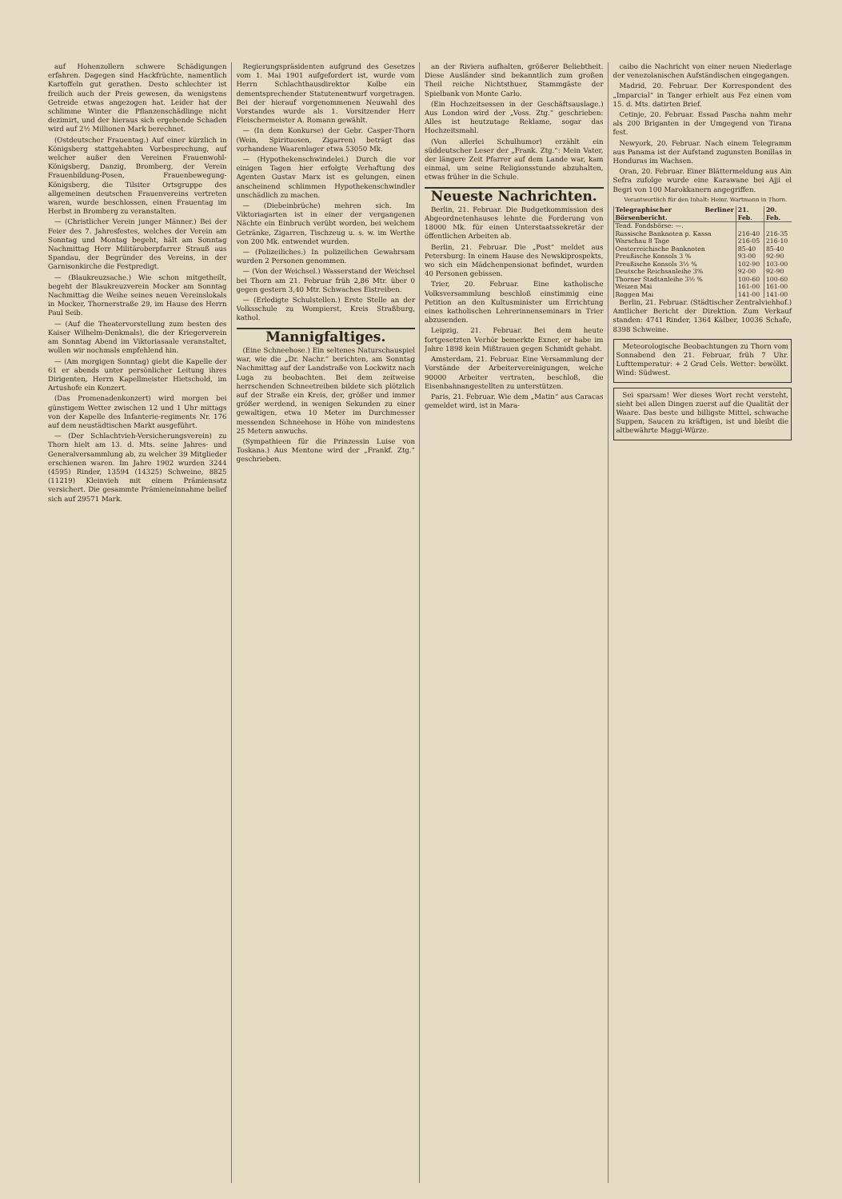auf Hohenzollern schwere Schädigungen erfahren. Dagegen sind Hackfrüchte, namentlich Kartoffeln gut gerathen. Desto schlechter ist freilich auch der Preis gewesen, da wenigstens Getreide etwas angezogen hat. Leider hat der schlimme Winter die Pflanzenschädlinge nicht dezimirt, und der hieraus sich ergebende Schaden wird auf 2½ Millionen Mark berechnet.
(Ostdeutscher Frauentag.) Auf einer kürzlich in Königsberg stattgehabten Vorbesprechung, auf welcher außer den Vereinen Frauenwohl-Königsberg, Danzig, Bromberg, der Verein Frauenbildung-Posen, Frauenbewegung-Königsberg, die Tilsiter Ortsgruppe des allgemeinen deutschen Frauenvereins vertreten waren, wurde beschlossen, einen Frauentag im Herbst in Bromberg zu veranstalten.
— (Christlicher Verein junger Männer.) Bei der Feier des 7. Jahresfestes, welches der Verein am Sonntag und Montag begeht, hält am Sonntag Nachmittag Herr Militäroberpfarrer Strauß aus Spandau, der Begründer des Vereins, in der Garnisonkirche die Festpredigt.
— (Blaukreuzsache.) Wie schon mitgetheilt, begeht der Blaukreuzverein Mocker am Sonntag Nachmittag die Weihe seines neuen Vereinslokals in Mocker, Thornerstraße 29, im Hause des Herrn Paul Seib.
— (Auf die Theatervorstellung zum besten des Kaiser Wilhelm-Denkmals), die der Kriegerverein am Sonntag Abend im Viktoriasaale veranstaltet, wollen wir nochmals empfehlend hin.
— (Am morgigen Sonntag) giebt die Kapelle der 61 er abends unter persönlicher Leitung ihres Dirigenten, Herrn Kapellmeister Hietschold, im Artushofe ein Konzert.
(Das Promenadenkonzert) wird morgen bei günstigem Wetter zwischen 12 und 1 Uhr mittags von der Kapelle des Infanterie-regiments Nr. 176 auf dem neustädtischen Markt ausgeführt.
— (Der Schlachtvieh-Versicherungsverein) zu Thorn hielt am 13. d. Mts. seine Jahres- und Generalversammlung ab, zu welcher 39 Mitglieder erschienen waren. Im Jahre 1902 wurden 3244 (4595) Rinder, 13594 (14325) Schweine, 8825 (11219) Kleinvieh mit einem Prämiensatz versichert. Die gesammte Prämieneinnahme belief sich auf 29571 Mark.
Regierungspräsidenten aufgrund des Gesetzes vom 1. Mai 1901 aufgefordert ist, wurde vom Herrn Schlachthausdirektor Kolbe ein dementsprechender Statutenentwurf vorgetragen. Bei der hierauf vorgenommenen Neuwahl des Vorstandes wurde als 1. Vorsitzender Herr Fleischermeister A. Romann gewählt.
— (In dem Konkurse) der Gebr. Casper-Thorn (Wein, Spirituosen, Zigarren) beträgt das vorhandene Waarenlager etwa 53050 Mk.
— (Hypothekenschwindelei.) Durch die vor einigen Tagen hier erfolgte Verhaftung des Agenten Gustav Marx ist es gelungen, einen anscheinend schlimmen Hypothekenschwindler unschädlich zu machen.
— (Diebeinbrüche) mehren sich. Im Viktoriagarten ist in einer der vergangenen Nächte ein Einbruch verübt worden, bei welchem Getränke, Zigarren, Tischzeug u. s. w. im Werthe von 200 Mk. entwendet wurden.
— (Polizeiliches.) In polizeilichen Gewahrsam wurden 2 Personen genommen.
— (Von der Weichsel.) Wasserstand der Weichsel bei Thorn am 21. Februar früh 2,86 Mtr. über 0 gegen gestern 3,40 Mtr. Schwaches Eistreiben.
— (Erledigte Schulstellen.) Erste Stelle an der Volksschule zu Wompierst, Kreis Straßburg, kathol.
Mannigfaltiges.
(Eine Schneehose.) Ein seltenes Naturschauspiel war, wie die „Dr. Nachr.“ berichten, am Sonntag Nachmittag auf der Landstraße von Lockwitz nach Luga zu beobachten. Bei dem zeitweise herrschenden Schneetreiben bildete sich plötzlich auf der Straße ein Kreis, der, größer und immer größer werdend, in wenigen Sekunden zu einer gewaltigen, etwa 10 Meter im Durchmesser messenden Schneehose in Höhe von mindestens 25 Metern anwuchs.
(Sympathieen für die Prinzessin Luise von Toskana.) Aus Mentone wird der „Frankf. Ztg.“ geschrieben.
an der Riviera aufhalten, größerer Beliebtheit. Diese Ausländer sind bekanntlich zum großen Theil reiche Nichtsthuer, Stammgäste der Spielbank von Monte Carlo.
(Ein Hochzeitsessen in der Geschäftsauslage.) Aus London wird der „Voss. Ztg.“ geschrieben: Alles ist heutzutage Reklame, sogar das Hochzeitsmahl.
(Von allerlei Schulhumor) erzählt ein süddeutscher Leser der „Frank. Ztg.“: Mein Vater, der längere Zeit Pfarrer auf dem Lande war, kam einmal, um seine Religionsstunde abzuhalten, etwas früher in die Schule.
Neueste Nachrichten.
Berlin, 21. Februar. Die Budgetkommission des Abgeordnetenhauses lehnte die Forderung von 18000 Mk. für einen Unterstaatssekretär der öffentlichen Arbeiten ab.
Berlin, 21. Februar. Die „Post“ meldet aus Petersburg: In einem Hause des Newskiprospekts, wo sich ein Mädchenpensionat befindet, wurden 40 Personen gebissen.
Trier, 20. Februar. Eine katholische Volksversammlung beschloß einstimmig eine Petition an den Kultusminister um Errichtung eines katholischen Lehrerinnenseminars in Trier abzusenden.
Leipzig, 21. Februar. Bei dem heute fortgesetzten Verhör bemerkte Exner, er habe im Jahre 1898 kein Mißtrauen gegen Schmidt gehabt.
Amsterdam, 21. Februar. Eine Versammlung der Vorstände der Arbeitervereinigungen, welche 90000 Arbeiter vertraten, beschloß, die Eisenbahnangestellten zu unterstützen.
Paris, 21. Februar. Wie dem „Matin“ aus Caracas gemeldet wird, ist in Mara-
caibo die Nachricht von einer neuen Niederlage der venezolanischen Aufständischen eingegangen.
Madrid, 20. Februar. Der Korrespondent des „Imparcial“ in Tanger erhielt aus Fez einen vom 15. d. Mts. datirten Brief.
Cetinje, 20. Februar. Essad Pascha nahm mehr als 200 Briganten in der Umgegend von Tirana fest.
Newyork, 20. Februar. Nach einem Telegramm aus Panama ist der Aufstand zugunsten Bonillas in Honduras im Wachsen.
Oran, 20. Februar. Einer Blättermeldung aus Ain Sefra zufolge wurde eine Karawane bei Ajji el Begri von 100 Marokkanern angegriffen.
Verantwortlich für den Inhalt: Heinr. Wartmann in Thorn.
| Telegraphischer Berliner Börsenbericht. | 21. Feb. | 20. Feb. |
| --- | --- | --- |
| Tend. Fondsbörse: —. | | |
| Russische Banknoten p. Kassa | 216-40 | 216-35 |
| Warschau 8 Tage | 216-05 | 216-10 |
| Oesterreichische Banknoten | 85-40 | 85-40 |
| Preußische Konsols 3 % | 93-00 | 92-90 |
| Preußische Konsols 3½ % | 102-90 | 103-00 |
| Deutsche Reichsanleihe 3% | 92-00 | 92-90 |
| Thorner Stadtanleihe 3½ % | 100-60 | 100-60 |
| Weizen Mai | 161-00 | 161-00 |
| Roggen Mai | 141-00 | 141-00 |
Berlin, 21. Februar. (Städtischer Zentralviehhof.) Amtlicher Bericht der Direktion. Zum Verkauf standen: 4741 Rinder, 1364 Kälber, 10036 Schafe, 8398 Schweine.
Meteorologische Beobachtungen zu Thorn vom Sonnabend den 21. Februar, früh 7 Uhr. Lufttemperatur: + 2 Grad Cels. Wetter: bewölkt. Wind: Südwest.
Sei sparsam! Wer dieses Wort recht versteht, sieht bei allen Dingen zuerst auf die Qualität der Waare. Das beste und billigste Mittel, schwache Suppen, Saucen zu kräftigen, ist und bleibt die altbewährte Maggi-Würze.